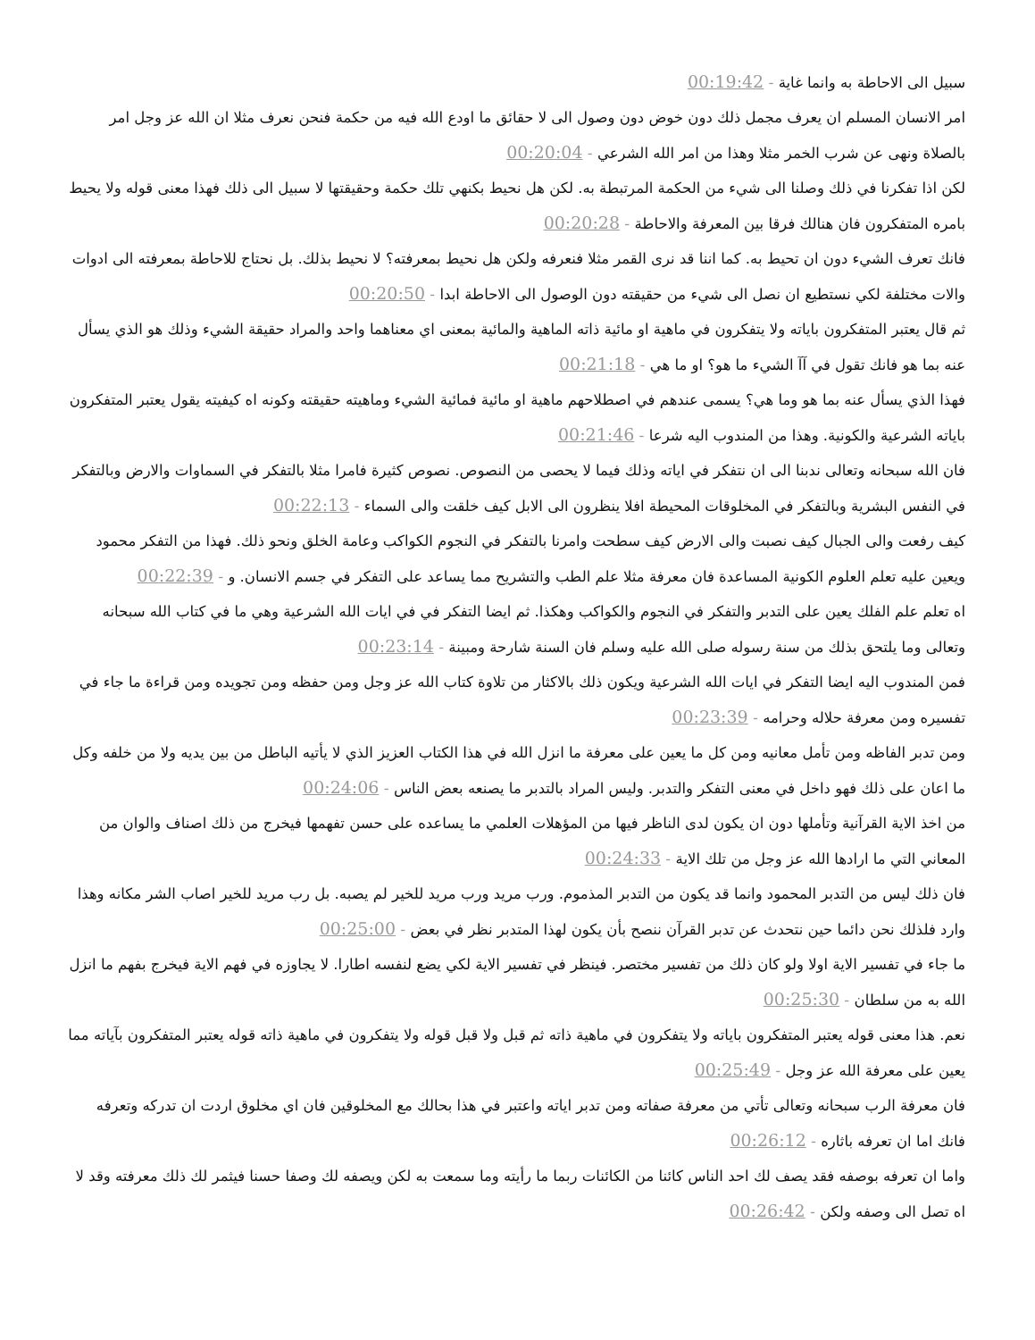سبيل الى الاحاطة به وانما غاية - 00:19:42
امر الانسان المسلم ان يعرف مجمل ذلك دون خوض دون وصول الى لا حقائق ما اودع الله فيه من حكمة فنحن نعرف مثلا ان الله عز وجل امر بالصلاة ونهى عن شرب الخمر مثلا وهذا من امر الله الشرعي - 00:20:04
لكن اذا تفكرنا في ذلك وصلنا الى شيء من الحكمة المرتبطة به. لكن هل نحيط بكنهي تلك حكمة وحقيقتها لا سبيل الى ذلك فهذا معنى قوله ولا يحيط بامره المتفكرون فان هنالك فرقا بين المعرفة والاحاطة - 00:20:28
فانك تعرف الشيء دون ان تحيط به. كما اننا قد نرى القمر مثلا فنعرفه ولكن هل نحيط بمعرفته؟ لا نحيط بذلك. بل نحتاج للاحاطة بمعرفته الى ادوات والات مختلفة لكي نستطيع ان نصل الى شيء من حقيقته دون الوصول الى الاحاطة ابدا - 00:20:50
ثم قال يعتبر المتفكرون باياته ولا يتفكرون في ماهية او مائية ذاته الماهية والمائية بمعنى اي معناهما واحد والمراد حقيقة الشيء وذلك هو الذي يسأل عنه بما هو فانك تقول في آآ الشيء ما هو؟ او ما هي - 00:21:18
فهذا الذي يسأل عنه بما هو وما هي؟ يسمى عندهم في اصطلاحهم ماهية او مائية فمائية الشيء وماهيته حقيقته وكونه اه كيفيته يقول يعتبر المتفكرون باياته الشرعية والكونية. وهذا من المندوب اليه شرعا - 00:21:46
فان الله سبحانه وتعالى ندبنا الى ان نتفكر في اياته وذلك فيما لا يحصى من النصوص. نصوص كثيرة فامرا مثلا بالتفكر في السماوات والارض وبالتفكر في النفس البشرية وبالتفكر في المخلوقات المحيطة افلا ينظرون الى الابل كيف خلقت والى السماء - 00:22:13
كيف رفعت والى الجبال كيف نصبت والى الارض كيف سطحت وامرنا بالتفكر في النجوم الكواكب وعامة الخلق ونحو ذلك. فهذا من التفكر محمود ويعين عليه تعلم العلوم الكونية المساعدة فان معرفة مثلا علم الطب والتشريح مما يساعد على التفكر في جسم الانسان. و - 00:22:39
اه تعلم علم الفلك يعين على التدبر والتفكر في النجوم والكواكب وهكذا. ثم ايضا التفكر في في ايات الله الشرعية وهي ما في كتاب الله سبحانه وتعالى وما يلتحق بذلك من سنة رسوله صلى الله عليه وسلم فان السنة شارحة ومبينة - 00:23:14
فمن المندوب اليه ايضا التفكر في ايات الله الشرعية ويكون ذلك بالاكثار من تلاوة كتاب الله عز وجل ومن حفظه ومن تجويده ومن قراءة ما جاء في تفسيره ومن معرفة حلاله وحرامه - 00:23:39
ومن تدبر الفاظه ومن تأمل معانيه ومن كل ما يعين على معرفة ما انزل الله في هذا الكتاب العزيز الذي لا يأتيه الباطل من بين يديه ولا من خلفه وكل ما اعان على ذلك فهو داخل في معنى التفكر والتدبر. وليس المراد بالتدبر ما يصنعه بعض الناس - 00:24:06
من اخذ الاية القرآنية وتأملها دون ان يكون لدى الناظر فيها من المؤهلات العلمي ما يساعده على حسن تفهمها فيخرج من ذلك اصناف والوان من المعاني التي ما ارادها الله عز وجل من تلك الاية - 00:24:33
فان ذلك ليس من التدبر المحمود وانما قد يكون من التدبر المذموم. ورب مريد ورب مريد للخير لم يصبه. بل رب مريد للخير اصاب الشر مكانه وهذا وارد فلذلك نحن دائما حين نتحدث عن تدبر القرآن ننصح بأن يكون لهذا المتدبر نظر في بعض - 00:25:00
ما جاء في تفسير الاية اولا ولو كان ذلك من تفسير مختصر. فينظر في تفسير الاية لكي يضع لنفسه اطارا. لا يجاوزه في فهم الاية فيخرج بفهم ما انزل الله به من سلطان - 00:25:30
نعم. هذا معنى قوله يعتبر المتفكرون باياته ولا يتفكرون في ماهية ذاته ثم قبل ولا قبل قوله ولا يتفكرون في ماهية ذاته قوله يعتبر المتفكرون بآياته مما يعين على معرفة الله عز وجل - 00:25:49
فان معرفة الرب سبحانه وتعالى تأتي من معرفة صفاته ومن تدبر اياته واعتبر في هذا بحالك مع المخلوقين فان اي مخلوق اردت ان تدركه وتعرفه فانك اما ان تعرفه باثاره - 00:26:12
واما ان تعرفه بوصفه فقد يصف لك احد الناس كائنا من الكائنات ربما ما رأيته وما سمعت به لكن ويصفه لك وصفا حسنا فيثمر لك ذلك معرفته وقد لا اه تصل الى وصفه ولكن - 00:26:42